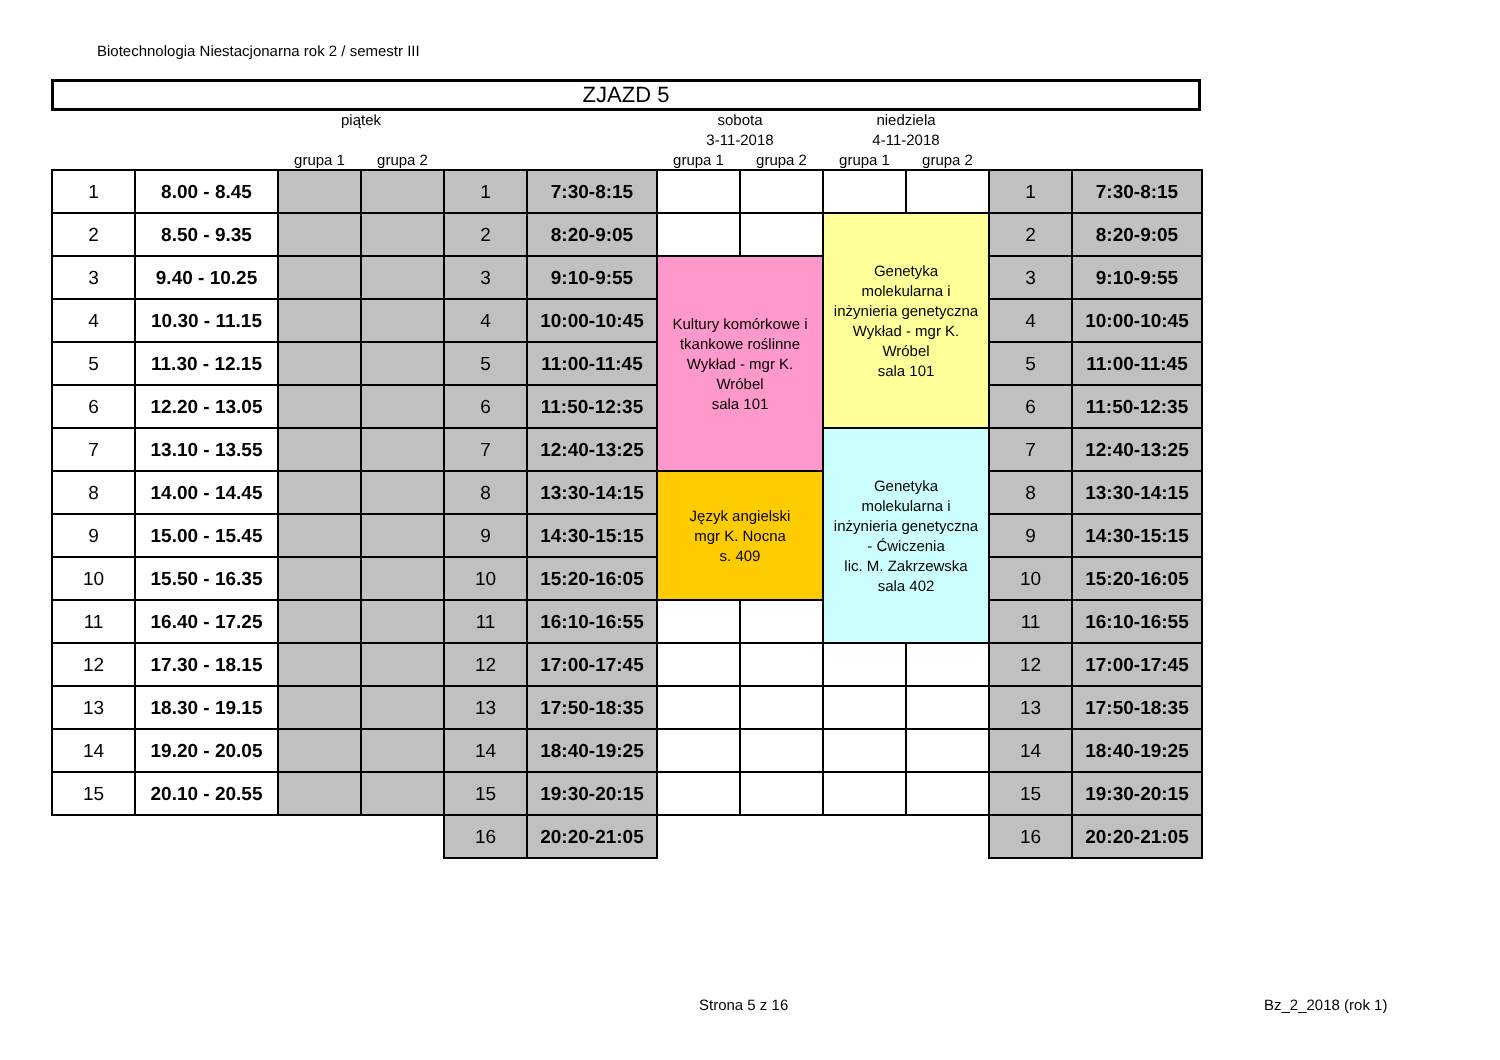Biotechnologia Niestacjonarna rok 2 / semestr III
ZJAZD 5
| | | piątek | | | | sobota | | niedziela | | | |
| --- | --- | --- | --- | --- | --- | --- | --- | --- | --- | --- | --- |
| | | | | | | 3-11-2018 | | 4-11-2018 | | | |
| | | grupa 1 | grupa 2 | | | grupa 1 | grupa 2 | grupa 1 | grupa 2 | | |
| 1 | 8.00 - 8.45 | | | 1 | 7:30-8:15 | | | | | 1 | 7:30-8:15 |
| 2 | 8.50 - 9.35 | | | 2 | 8:20-9:05 | | | Genetyka molekularna i inżynieria genetyczna Wykład - mgr K. Wróbel sala 101 | | 2 | 8:20-9:05 |
| 3 | 9.40 - 10.25 | | | 3 | 9:10-9:55 | Kultury komórkowe i tkankowe roślinne Wykład - mgr K. Wróbel sala 101 | | | | 3 | 9:10-9:55 |
| 4 | 10.30 - 11.15 | | | 4 | 10:00-10:45 | | | | | 4 | 10:00-10:45 |
| 5 | 11.30 - 12.15 | | | 5 | 11:00-11:45 | | | | | 5 | 11:00-11:45 |
| 6 | 12.20 - 13.05 | | | 6 | 11:50-12:35 | | | | | 6 | 11:50-12:35 |
| 7 | 13.10 - 13.55 | | | 7 | 12:40-13:25 | | | Genetyka molekularna i inżynieria genetyczna - Ćwiczenia lic. M. Zakrzewska sala 402 | | 7 | 12:40-13:25 |
| 8 | 14.00 - 14.45 | | | 8 | 13:30-14:15 | Język angielski mgr K. Nocna s. 409 | | | | 8 | 13:30-14:15 |
| 9 | 15.00 - 15.45 | | | 9 | 14:30-15:15 | | | | | 9 | 14:30-15:15 |
| 10 | 15.50 - 16.35 | | | 10 | 15:20-16:05 | | | | | 10 | 15:20-16:05 |
| 11 | 16.40 - 17.25 | | | 11 | 16:10-16:55 | | | | | 11 | 16:10-16:55 |
| 12 | 17.30 - 18.15 | | | 12 | 17:00-17:45 | | | | | 12 | 17:00-17:45 |
| 13 | 18.30 - 19.15 | | | 13 | 17:50-18:35 | | | | | 13 | 17:50-18:35 |
| 14 | 19.20 - 20.05 | | | 14 | 18:40-19:25 | | | | | 14 | 18:40-19:25 |
| 15 | 20.10 - 20.55 | | | 15 | 19:30-20:15 | | | | | 15 | 19:30-20:15 |
| | | | | 16 | 20:20-21:05 | | | | | 16 | 20:20-21:05 |
Strona 5 z 16 Bz_2_2018 (rok 1)